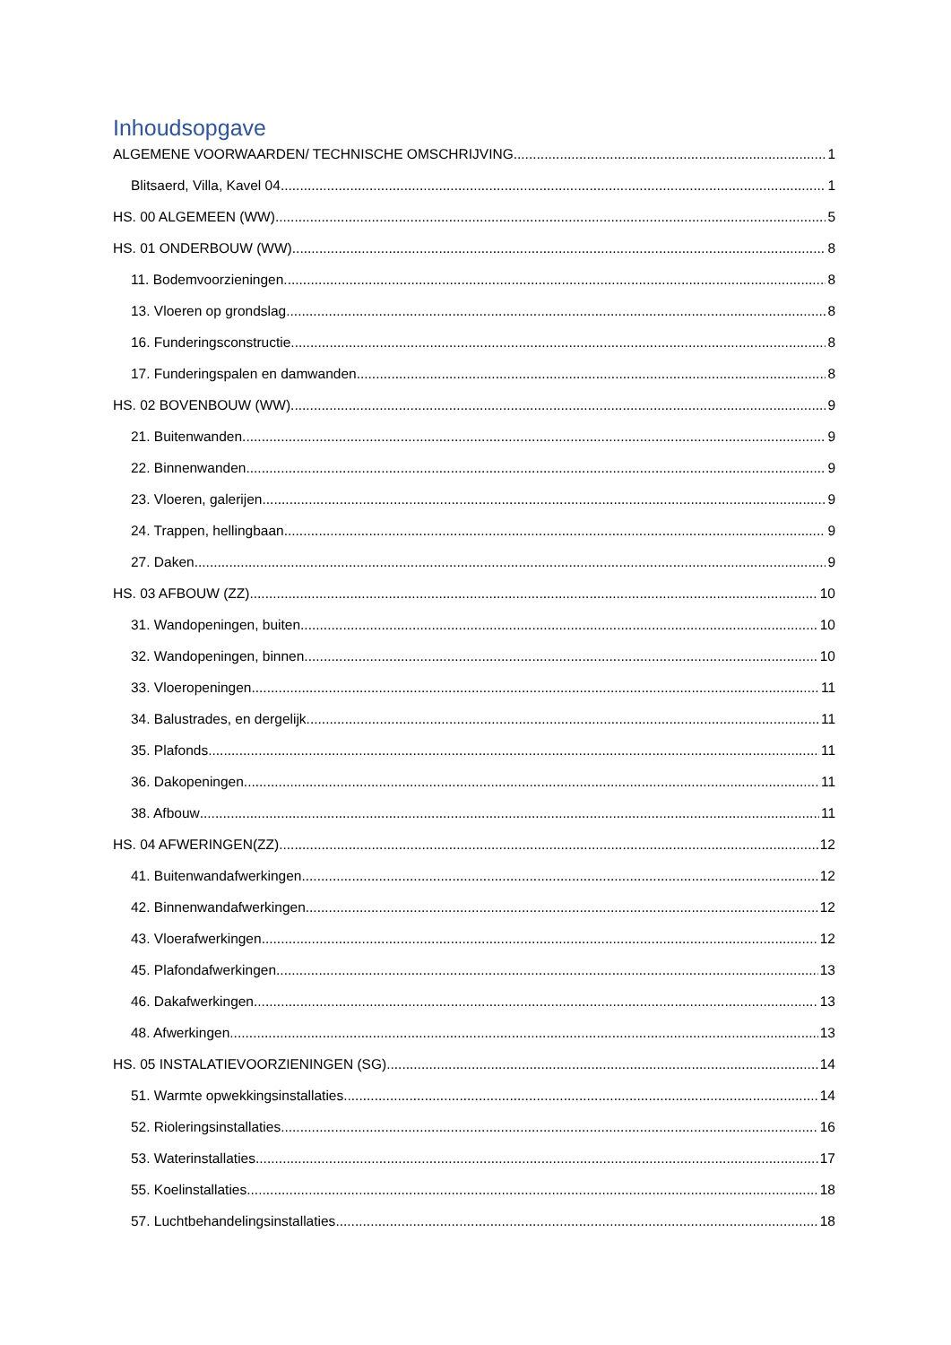Inhoudsopgave
ALGEMENE VOORWAARDEN/ TECHNISCHE OMSCHRIJVING 1
Blitsaerd, Villa, Kavel 04 1
HS. 00 ALGEMEEN (WW) 5
HS. 01 ONDERBOUW (WW) 8
11. Bodemvoorzieningen 8
13. Vloeren op grondslag 8
16. Funderingsconstructie 8
17. Funderingspalen en damwanden 8
HS. 02 BOVENBOUW (WW) 9
21. Buitenwanden 9
22. Binnenwanden 9
23. Vloeren, galerijen 9
24. Trappen, hellingbaan 9
27. Daken 9
HS. 03 AFBOUW (ZZ) 10
31. Wandopeningen, buiten 10
32. Wandopeningen, binnen 10
33. Vloeropeningen 11
34. Balustrades, en dergelijk 11
35. Plafonds 11
36. Dakopeningen 11
38. Afbouw 11
HS. 04 AFWERINGEN(ZZ) 12
41. Buitenwandafwerkingen 12
42. Binnenwandafwerkingen 12
43. Vloerafwerkingen 12
45. Plafondafwerkingen 13
46. Dakafwerkingen 13
48. Afwerkingen 13
HS. 05 INSTALATIEVOORZIENINGEN (SG) 14
51. Warmte opwekkingsinstallaties 14
52. Rioleringsinstallaties 16
53. Waterinstallaties 17
55. Koelinstallaties 18
57. Luchtbehandelingsinstallaties 18